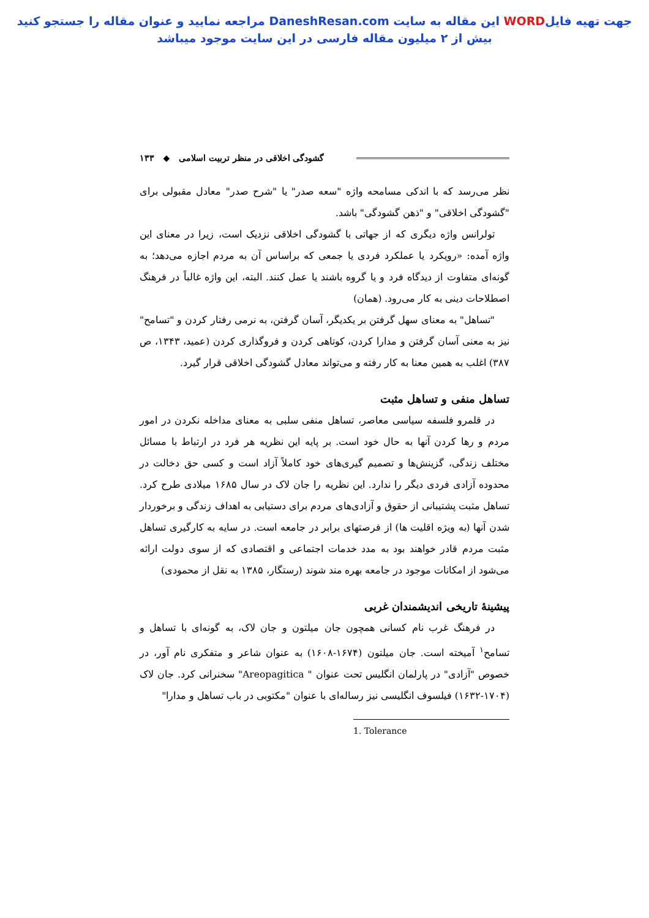جهت تهیه فایلWORD این مقاله به سایت DaneshResan.com مراجعه نمایید و عنوان مقاله را جستجو کنید
بیش از ۲ میلیون مقاله فارسی در این سایت موجود میباشد
گشودگی اخلاقی در منظر تربیت اسلامی ◆ ۱۳۳
نظر می‌رسد که با اندکی مسامحه واژه "سعه صدر" یا "شرح صدر" معادل مقبولی برای "گشودگی اخلاقی" و "ذهن گشودگی" باشد.
تولرانس واژه دیگری که از جهاتی با گشودگی اخلاقی نزدیک است، زیرا در معنای این واژه آمده: «رویکرد یا عملکرد فردی یا جمعی که براساس آن به مردم اجازه می‌دهد؛ به گونه‌ای متفاوت از دیدگاه فرد و یا گروه باشند یا عمل کنند. البته، این واژه غالباً در فرهنگ اصطلاحات دینی به کار می‌رود. (همان)
"تساهل" به معنای سهل گرفتن بر یکدیگر، آسان گرفتن، به نرمی رفتار کردن و "تسامح" نیز به معنی آسان گرفتن و مدارا کردن، کوتاهی کردن و فروگذاری کردن (عمید، ۱۳۴۳، ص ۳۸۷) اغلب به همین معنا به کار رفته و می‌تواند معادل گشودگی اخلاقی قرار گیرد.
تساهل منفی و تساهل مثبت
در قلمرو فلسفه سیاسی معاصر، تساهل منفی سلبی به معنای مداخله نکردن در امور مردم و رها کردن آنها به حال خود است. بر پایه این نظریه هر فرد در ارتباط با مسائل مختلف زندگی، گزینش‌ها و تصمیم گیری‌های خود کاملاً آزاد است و کسی حق دخالت در محدوده آزادی فردی دیگر را ندارد. این نظریه را جان لاک در سال ۱۶۸۵ میلادی طرح کرد. تساهل مثبت پشتیبانی از حقوق و آزادی‌های مردم برای دستیابی به اهداف زندگی و برخوردار شدن آنها (به ویژه اقلیت ها) از فرصتهای برابر در جامعه است. در سایه به کارگیری تساهل مثبت مردم قادر خواهند بود به مدد خدمات اجتماعی و اقتصادی که از سوی دولت ارائه می‌شود از امکانات موجود در جامعه بهره مند شوند (رستگار، ۱۳۸۵ به نقل از محمودی)
پیشینهٔ تاریخی اندیشمندان غربی
در فرهنگ غرب نام کسانی همچون جان میلتون و جان لاک، به گونه‌ای با تساهل و تسامح<sup>۱</sup> آمیخته است. جان میلتون (۱۶۷۴-۱۶۰۸) به عنوان شاعر و متفکری نام آور، در خصوص "آزادی" در پارلمان انگلیس تحت عنوان " Areopagitica" سخنرانی کرد. جان لاک (۱۷۰۴-۱۶۳۲) فیلسوف انگلیسی نیز رساله‌ای با عنوان "مکتوبی در باب تساهل و مدارا"
1. Tolerance